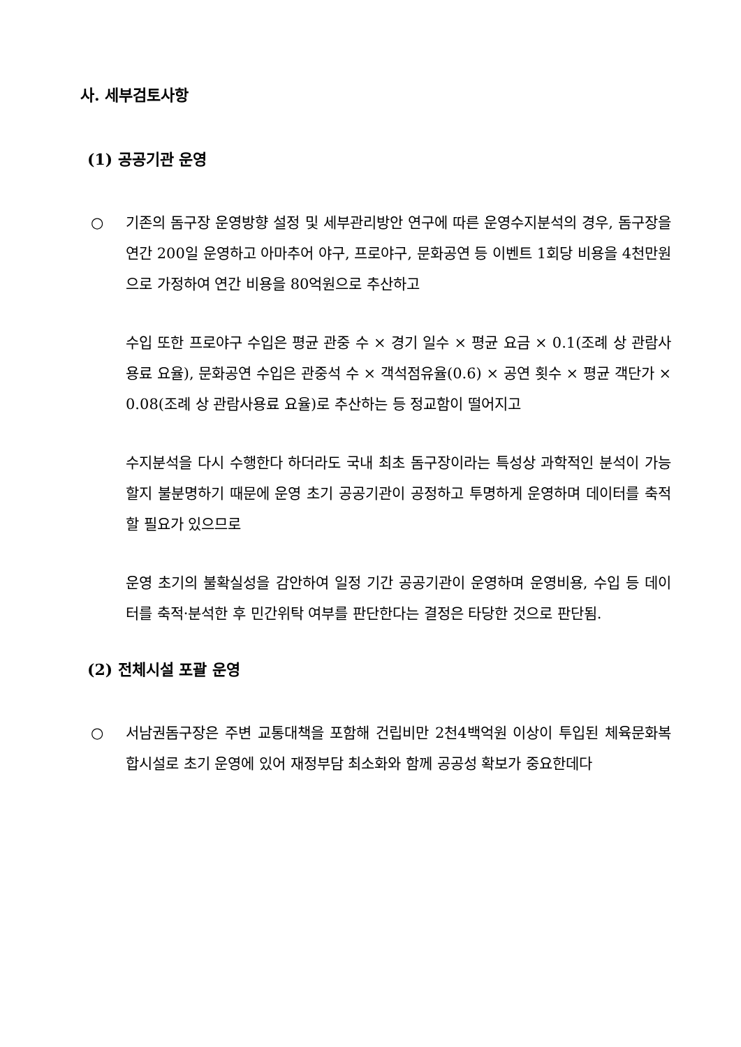사. 세부검토사항
(1) 공공기관 운영
○ 기존의 돔구장 운영방향 설정 및 세부관리방안 연구에 따른 운영수지분석의 경우, 돔구장을 연간 200일 운영하고 아마추어 야구, 프로야구, 문화공연 등 이벤트 1회당 비용을 4천만원으로 가정하여 연간 비용을 80억원으로 추산하고
수입 또한 프로야구 수입은 평균 관중 수 × 경기 일수 × 평균 요금 × 0.1(조례 상 관람사용료 요율), 문화공연 수입은 관중석 수 × 객석점유율(0.6) × 공연 횟수 × 평균 객단가 × 0.08(조례 상 관람사용료 요율)로 추산하는 등 정교함이 떨어지고
수지분석을 다시 수행한다 하더라도 국내 최초 돔구장이라는 특성상 과학적인 분석이 가능할지 불분명하기 때문에 운영 초기 공공기관이 공정하고 투명하게 운영하며 데이터를 축적할 필요가 있으므로
운영 초기의 불확실성을 감안하여 일정 기간 공공기관이 운영하며 운영비용, 수입 등 데이터를 축적·분석한 후 민간위탁 여부를 판단한다는 결정은 타당한 것으로 판단됨.
(2) 전체시설 포괄 운영
○ 서남권돔구장은 주변 교통대책을 포함해 건립비만 2천4백억원 이상이 투입된 체육문화복합시설로 초기 운영에 있어 재정부담 최소화와 함께 공공성 확보가 중요한데다